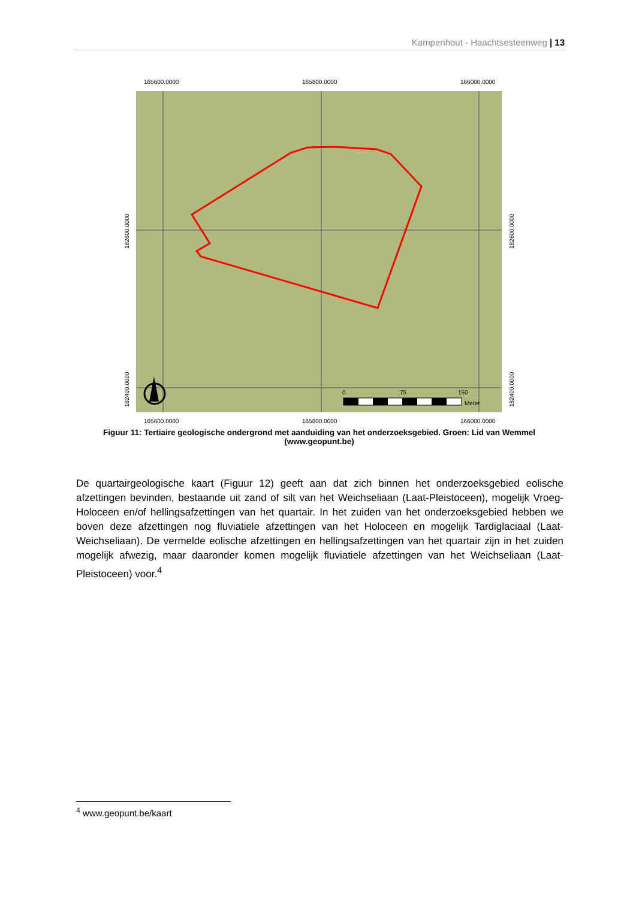Kampenhout - Haachtsesteenweg | 13
165600.0000
165800.0000
166000.0000
0
75
150
Meter
165600.0000
165800.0000
166000.0000
182600.0000
182400.0000
182600.0000
182400.0000
Figuur 11: Tertiaire geologische ondergrond met aanduiding van het onderzoeksgebied. Groen: Lid van Wemmel (www.geopunt.be)
De quartairgeologische kaart (Figuur 12) geeft aan dat zich binnen het onderzoeksgebied eolische afzettingen bevinden, bestaande uit zand of silt van het Weichseliaan (Laat-Pleistoceen), mogelijk Vroeg-Holoceen en/of hellingsafzettingen van het quartair. In het zuiden van het onderzoeksgebied hebben we boven deze afzettingen nog fluviatiele afzettingen van het Holoceen en mogelijk Tardiglaciaal (Laat-Weichseliaan). De vermelde eolische afzettingen en hellingsafzettingen van het quartair zijn in het zuiden mogelijk afwezig, maar daaronder komen mogelijk fluviatiele afzettingen van het Weichseliaan (Laat-Pleistoceen) voor.<sup>4</sup>
<sup>4</sup> www.geopunt.be/kaart